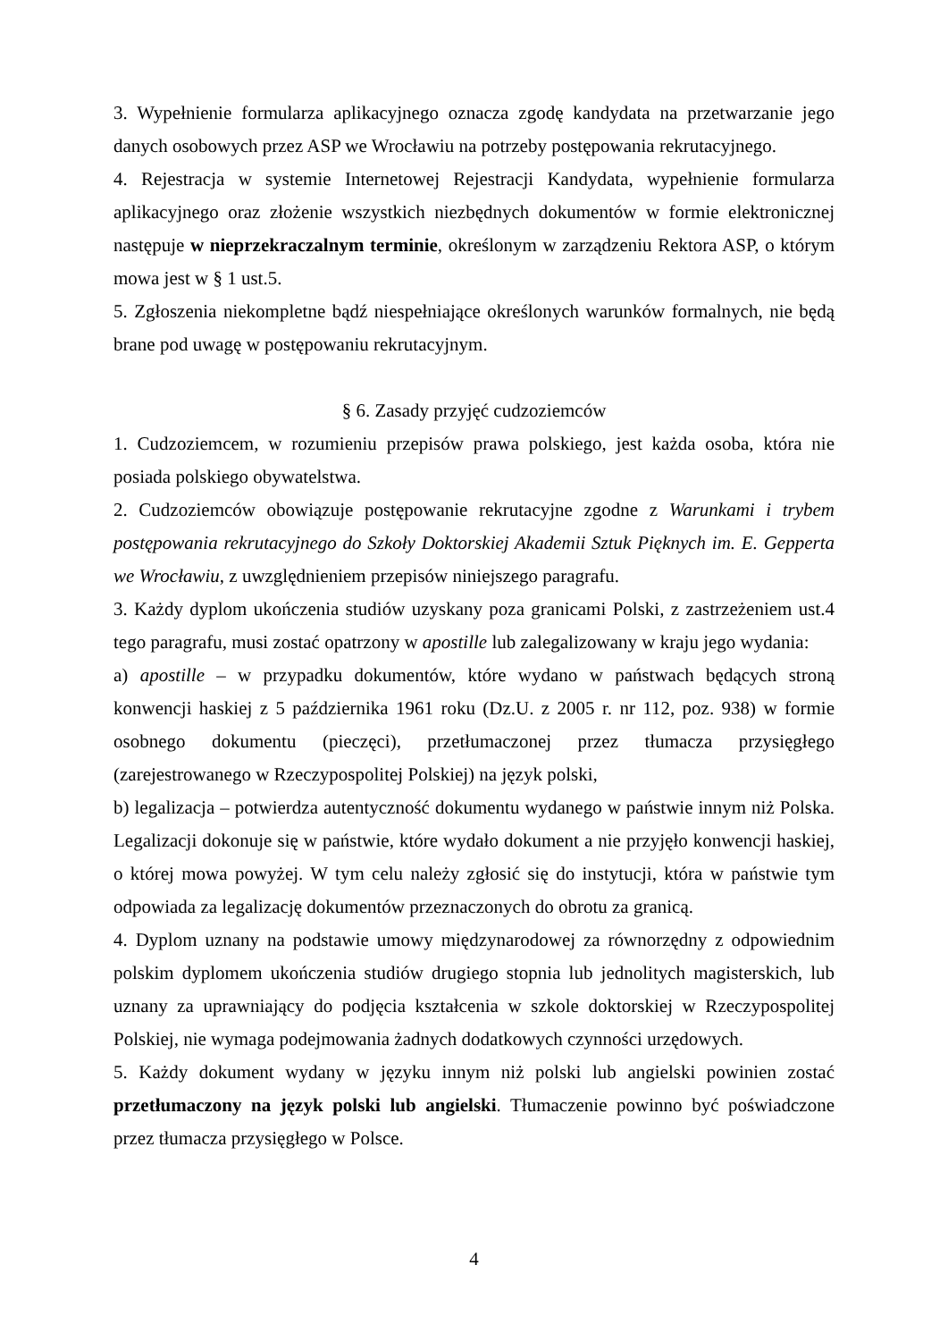3. Wypełnienie formularza aplikacyjnego oznacza zgodę kandydata na przetwarzanie jego danych osobowych przez ASP we Wrocławiu na potrzeby postępowania rekrutacyjnego.
4. Rejestracja w systemie Internetowej Rejestracji Kandydata, wypełnienie formularza aplikacyjnego oraz złożenie wszystkich niezbędnych dokumentów w formie elektronicznej następuje w nieprzekraczalnym terminie, określonym w zarządzeniu Rektora ASP, o którym mowa jest w § 1 ust.5.
5. Zgłoszenia niekompletne bądź niespełniające określonych warunków formalnych, nie będą brane pod uwagę w postępowaniu rekrutacyjnym.
§ 6. Zasady przyjęć cudzoziemców
1. Cudzoziemcem, w rozumieniu przepisów prawa polskiego, jest każda osoba, która nie posiada polskiego obywatelstwa.
2. Cudzoziemców obowiązuje postępowanie rekrutacyjne zgodne z Warunkami i trybem postępowania rekrutacyjnego do Szkoły Doktorskiej Akademii Sztuk Pięknych im. E. Gepperta we Wrocławiu, z uwzględnieniem przepisów niniejszego paragrafu.
3. Każdy dyplom ukończenia studiów uzyskany poza granicami Polski, z zastrzeżeniem ust.4 tego paragrafu, musi zostać opatrzony w apostille lub zalegalizowany w kraju jego wydania:
a) apostille – w przypadku dokumentów, które wydano w państwach będących stroną konwencji haskiej z 5 października 1961 roku (Dz.U. z 2005 r. nr 112, poz. 938) w formie osobnego dokumentu (pieczęci), przetłumaczonej przez tłumacza przysięgłego (zarejestrowanego w Rzeczypospolitej Polskiej) na język polski,
b) legalizacja – potwierdza autentyczność dokumentu wydanego w państwie innym niż Polska. Legalizacji dokonuje się w państwie, które wydało dokument a nie przyjęło konwencji haskiej, o której mowa powyżej. W tym celu należy zgłosić się do instytucji, która w państwie tym odpowiada za legalizację dokumentów przeznaczonych do obrotu za granicą.
4. Dyplom uznany na podstawie umowy międzynarodowej za równorzędny z odpowiednim polskim dyplomem ukończenia studiów drugiego stopnia lub jednolitych magisterskich, lub uznany za uprawniający do podjęcia kształcenia w szkole doktorskiej w Rzeczypospolitej Polskiej, nie wymaga podejmowania żadnych dodatkowych czynności urzędowych.
5. Każdy dokument wydany w języku innym niż polski lub angielski powinien zostać przetłumaczony na język polski lub angielski. Tłumaczenie powinno być poświadczone przez tłumacza przysięgłego w Polsce.
4